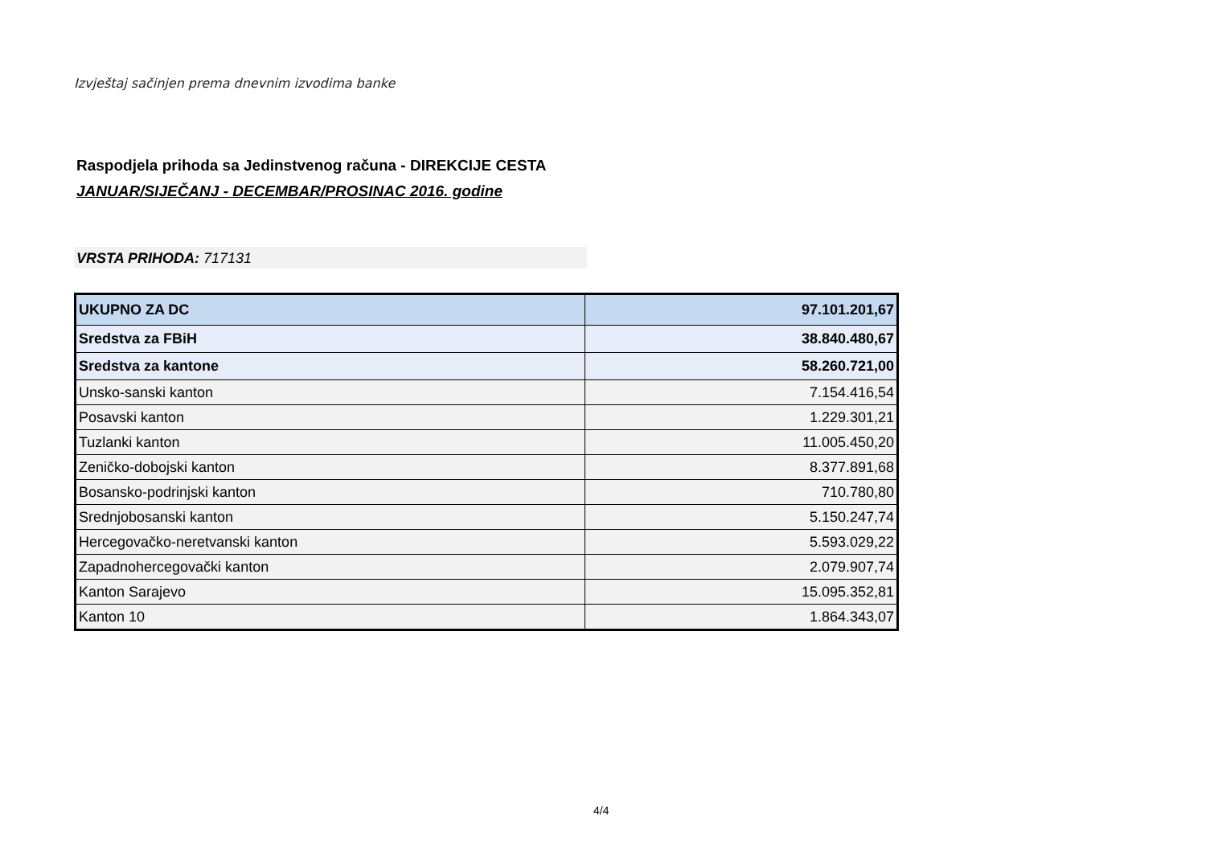Izvještaj sačinjen prema dnevnim izvodima banke
Raspodjela prihoda sa Jedinstvenog računa - DIREKCIJE CESTA
JANUAR/SIJEČANJ - DECEMBAR/PROSINAC 2016. godine
VRSTA PRIHODA: 717131
| UKUPNO ZA DC | 97.101.201,67 |
| Sredstva za FBiH | 38.840.480,67 |
| Sredstva za kantone | 58.260.721,00 |
| Unsko-sanski kanton | 7.154.416,54 |
| Posavski kanton | 1.229.301,21 |
| Tuzlanki kanton | 11.005.450,20 |
| Zeničko-dobojski kanton | 8.377.891,68 |
| Bosansko-podrinjski kanton | 710.780,80 |
| Srednjobosanski kanton | 5.150.247,74 |
| Hercegovačko-neretvanski kanton | 5.593.029,22 |
| Zapadnohercegovački kanton | 2.079.907,74 |
| Kanton Sarajevo | 15.095.352,81 |
| Kanton 10 | 1.864.343,07 |
4/4